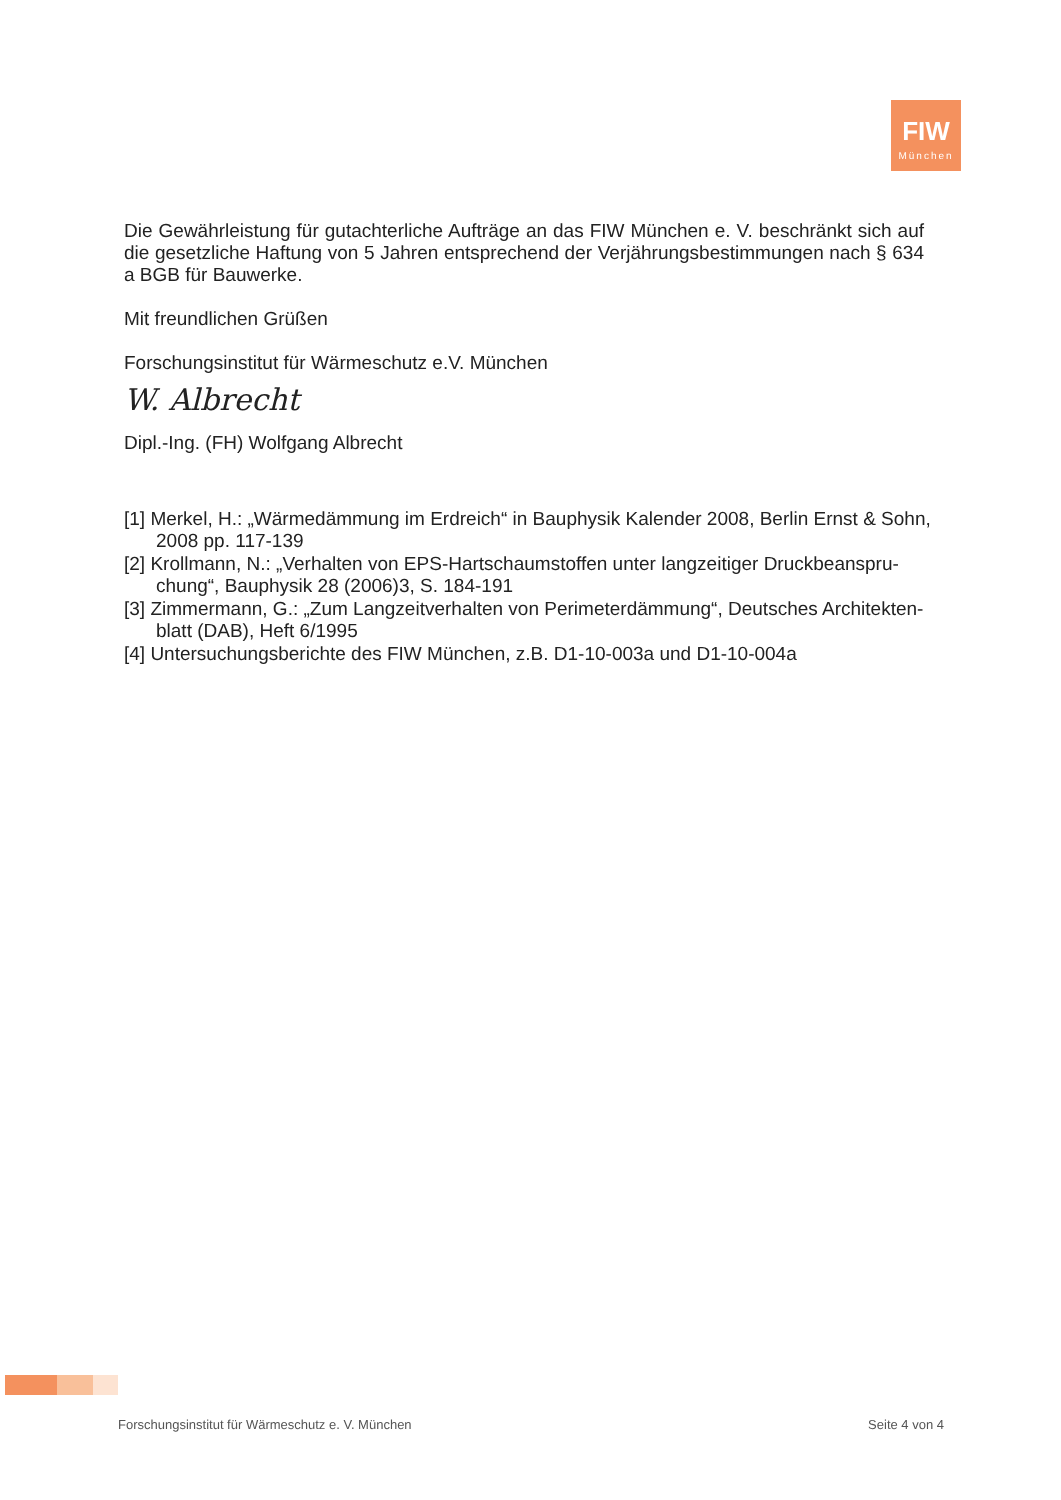FIW
München
Die Gewährleistung für gutachterliche Aufträge an das FIW München e. V. beschränkt sich auf die gesetzliche Haftung von 5 Jahren entsprechend der Verjährungsbestimmungen nach § 634 a BGB für Bauwerke.
Mit freundlichen Grüßen
Forschungsinstitut für Wärmeschutz e.V. München
W. Albrecht
Dipl.-Ing. (FH) Wolfgang Albrecht
[1] Merkel, H.: „Wärmedämmung im Erdreich“ in Bauphysik Kalender 2008, Berlin Ernst & Sohn, 2008 pp. 117-139
[2] Krollmann, N.: „Verhalten von EPS-Hartschaumstoffen unter langzeitiger Druckbeanspru-chung“, Bauphysik 28 (2006)3, S. 184-191
[3] Zimmermann, G.: „Zum Langzeitverhalten von Perimeterdämmung“, Deutsches Architekten-blatt (DAB), Heft 6/1995
[4] Untersuchungsberichte des FIW München, z.B. D1-10-003a und D1-10-004a
Forschungsinstitut für Wärmeschutz e. V. München Seite 4 von 4